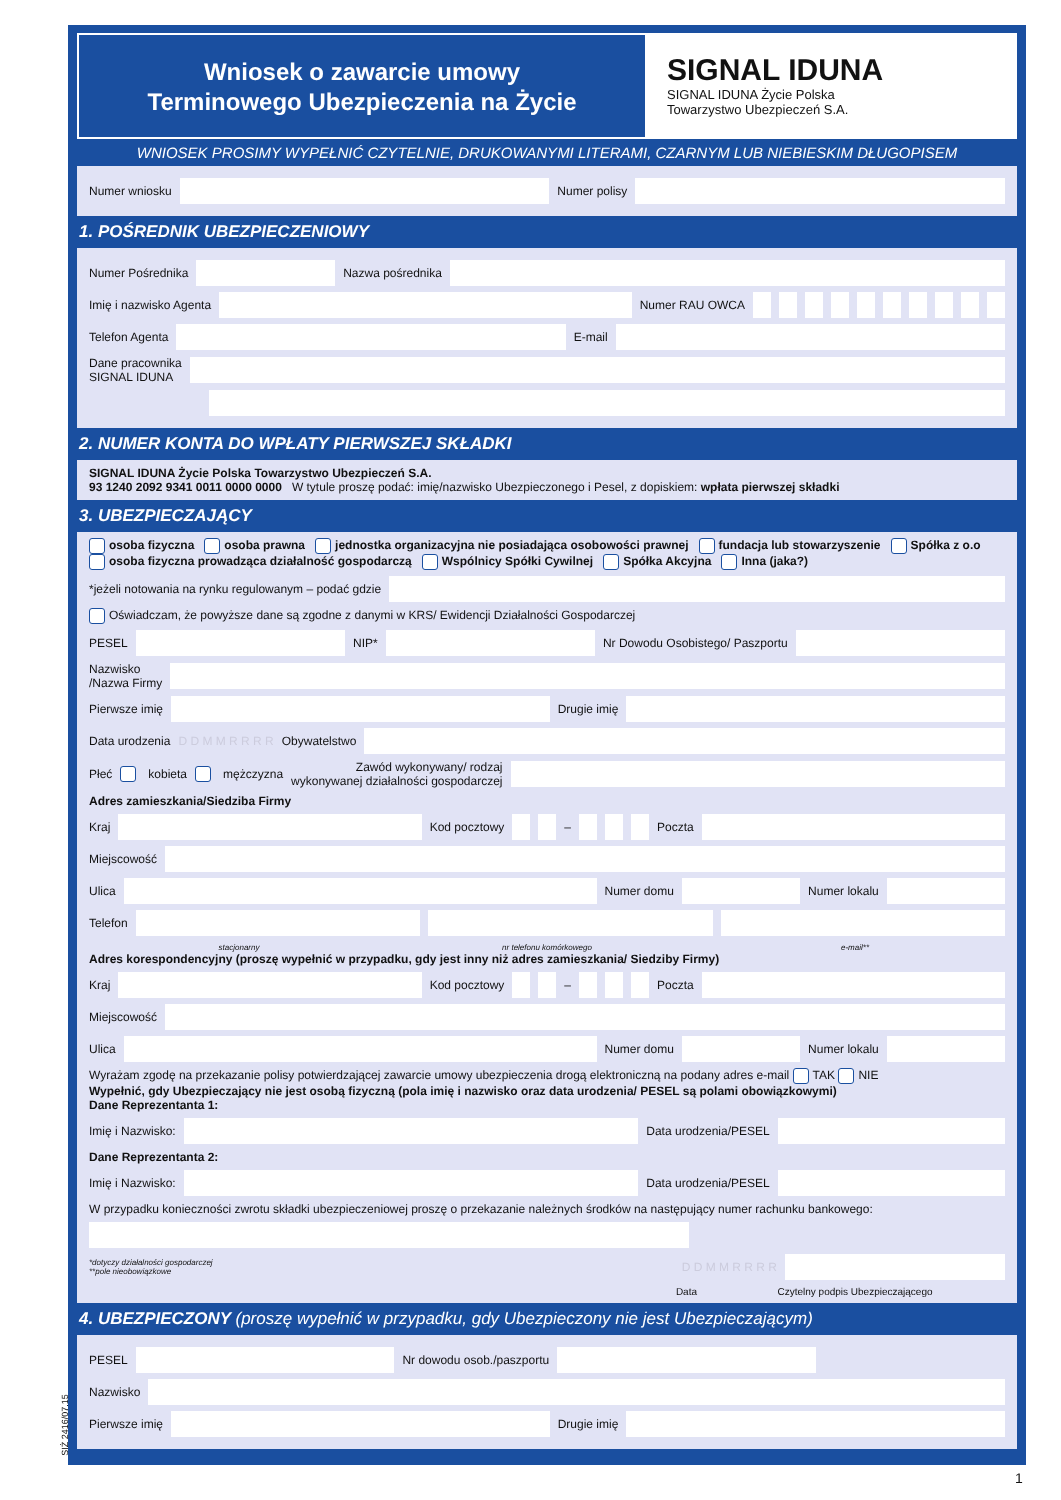Wniosek o zawarcie umowy
Terminowego Ubezpieczenia na Życie
SIGNAL IDUNA
SIGNAL IDUNA Życie Polska
Towarzystwo Ubezpieczeń S.A.
WNIOSEK PROSIMY WYPEŁNIĆ CZYTELNIE, DRUKOWANYMI LITERAMI, CZARNYM LUB NIEBIESKIM DŁUGOPISEM
Numer wniosku Numer polisy
1. POŚREDNIK UBEZPIECZENIOWY
Numer Pośrednika Nazwa pośrednika
Imię i nazwisko Agenta Numer RAU OWCA
Telefon Agenta E-mail
Dane pracownika
SIGNAL IDUNA
2. NUMER KONTA DO WPŁATY PIERWSZEJ SKŁADKI
SIGNAL IDUNA Życie Polska Towarzystwo Ubezpieczeń S.A.
93 1240 2092 9341 0011 0000 0000 W tytule proszę podać: imię/nazwisko Ubezpieczonego i Pesel, z dopiskiem: wpłata pierwszej składki
3. UBEZPIECZAJĄCY
osoba fizyczna osoba prawna jednostka organizacyjna nie posiadająca osobowości prawnej fundacja lub stowarzyszenie Spółka z o.o
osoba fizyczna prowadząca działalność gospodarczą Wspólnicy Spółki Cywilnej Spółka Akcyjna Inna (jaka?)
*jeżeli notowania na rynku regulowanym – podać gdzie
Oświadczam, że powyższe dane są zgodne z danymi w KRS/ Ewidencji Działalności Gospodarczej
PESEL NIP* Nr Dowodu Osobistego/ Paszportu
Nazwisko
/Nazwa Firmy
Pierwsze imię Drugie imię
Data urodzenia D D M M R R R R Obywatelstwo
Płeć kobieta mężczyzna Zawód wykonywany/ rodzaj
wykonywanej działalności gospodarczej
Adres zamieszkania/Siedziba Firmy
Kraj Kod pocztowy
–
Poczta
Miejscowość
Ulica Numer domu Numer lokalu
Telefon
stacjonarny nr telefonu komórkowego e-mail**
Adres korespondencyjny (proszę wypełnić w przypadku, gdy jest inny niż adres zamieszkania/ Siedziby Firmy)
Kraj Kod pocztowy
–
Poczta
Miejscowość
Ulica Numer domu Numer lokalu
Wyrażam zgodę na przekazanie polisy potwierdzającej zawarcie umowy ubezpieczenia drogą elektroniczną na podany adres e-mail TAK NIE
Wypełnić, gdy Ubezpieczający nie jest osobą fizyczną (pola imię i nazwisko oraz data urodzenia/ PESEL są polami obowiązkowymi)
Dane Reprezentanta 1:
Imię i Nazwisko: Data urodzenia/PESEL
Dane Reprezentanta 2:
Imię i Nazwisko: Data urodzenia/PESEL
W przypadku konieczności zwrotu składki ubezpieczeniowej proszę o przekazanie należnych środków na następujący numer rachunku bankowego:
*dotyczy działalności gospodarczej
**pole nieobowiązkowe D D M M R R R R
Data Czytelny podpis Ubezpieczającego
4. UBEZPIECZONY (proszę wypełnić w przypadku, gdy Ubezpieczony nie jest Ubezpieczającym)
PESEL Nr dowodu osob./paszportu
Nazwisko
Pierwsze imię Drugie imię
SIŻ 2416/07.15
1